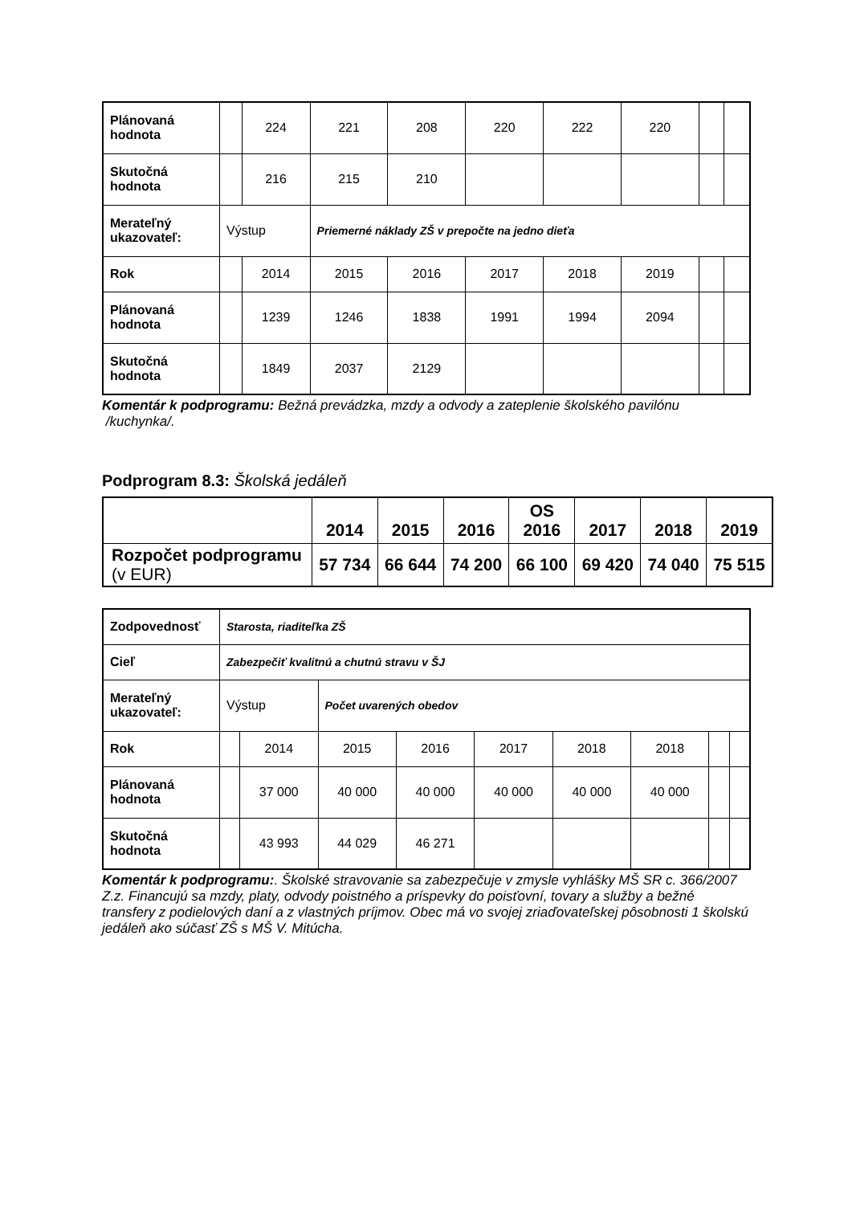| Plánovaná hodnota | | 224 | 221 | 208 | 220 | 222 | 220 | | |
| Skutočná hodnota | | 216 | 215 | 210 | | | | | |
| Merateľný ukazovateľ: | Výstup | | Priemerné náklady ZŠ v prepočte na jedno dieťa | | | | | | |
| Rok | | 2014 | 2015 | 2016 | 2017 | 2018 | 2019 | | |
| Plánovaná hodnota | | 1239 | 1246 | 1838 | 1991 | 1994 | 2094 | | |
| Skutočná hodnota | | 1849 | 2037 | 2129 | | | | | |
Komentár k podprogramu: Bežná prevádzka, mzdy a odvody a zateplenie školského pavilónu /kuchynka/.
Podprogram 8.3: Školská jedáleň
| | 2014 | 2015 | 2016 | OS 2016 | 2017 | 2018 | 2019 |
| --- | --- | --- | --- | --- | --- | --- | --- |
| Rozpočet podprogramu (v EUR) | 57 734 | 66 644 | 74 200 | 66 100 | 69 420 | 74 040 | 75 515 |
| Zodpovednosť | Starosta, riaditeľka ZŠ | | | | | | | | |
| Cieľ | Zabezpečiť kvalitnú a chutnú stravu v ŠJ | | | | | | | | |
| Merateľný ukazovateľ: | Výstup | | Počet uvarených obedov | | | | | | |
| Rok | | 2014 | 2015 | 2016 | 2017 | 2018 | 2018 | | |
| Plánovaná hodnota | | 37 000 | 40 000 | 40 000 | 40 000 | 40 000 | 40 000 | | |
| Skutočná hodnota | | 43 993 | 44 029 | 46 271 | | | | | |
Komentár k podprogramu:. Školské stravovanie sa zabezpečuje v zmysle vyhlášky MŠ SR c. 366/2007 Z.z. Financujú sa mzdy, platy, odvody poistného a príspevky do poisťovní, tovary a služby a bežné transfery z podielových daní a z vlastných príjmov. Obec má vo svojej zriaďovateľskej pôsobnosti 1 školskú jedáleň ako súčasť ZŠ s MŠ V. Mitúcha.